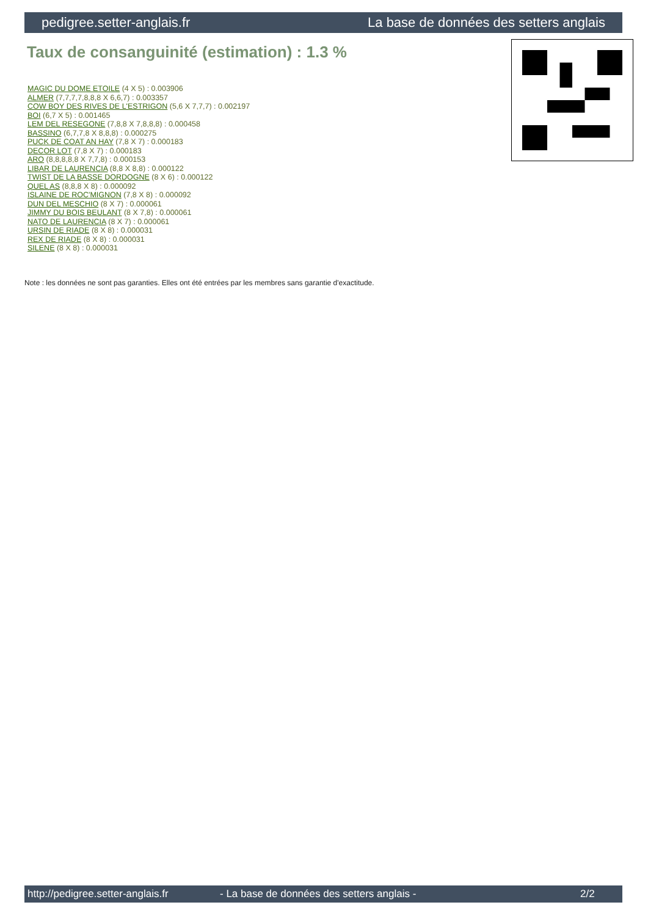pedigree.setter-anglais.fr La base de données des setters anglais
Taux de consanguinité (estimation) : 1.3 %
MAGIC DU DOME ETOILE (4 X 5) : 0.003906
ALMER (7,7,7,7,8,8,8 X 6,6,7) : 0.003357
COW BOY DES RIVES DE L'ESTRIGON (5,6 X 7,7,7) : 0.002197
BOI (6,7 X 5) : 0.001465
LEM DEL RESEGONE (7,8,8 X 7,8,8,8) : 0.000458
BASSINO (6,7,7,8 X 8,8,8) : 0.000275
PUCK DE COAT AN HAY (7,8 X 7) : 0.000183
DECOR LOT (7,8 X 7) : 0.000183
ARO (8,8,8,8,8 X 7,7,8) : 0.000153
LIBAR DE LAURENCIA (8,8 X 8,8) : 0.000122
TWIST DE LA BASSE DORDOGNE (8 X 6) : 0.000122
QUEL AS (8,8,8 X 8) : 0.000092
ISLAINE DE ROC'MIGNON (7,8 X 8) : 0.000092
DUN DEL MESCHIO (8 X 7) : 0.000061
JIMMY DU BOIS BEULANT (8 X 7,8) : 0.000061
NATO DE LAURENCIA (8 X 7) : 0.000061
URSIN DE RIADE (8 X 8) : 0.000031
REX DE RIADE (8 X 8) : 0.000031
SILENE (8 X 8) : 0.000031
Note : les données ne sont pas garanties. Elles ont été entrées par les membres sans garantie d'exactitude.
http://pedigree.setter-anglais.fr - La base de données des setters anglais - 2/2